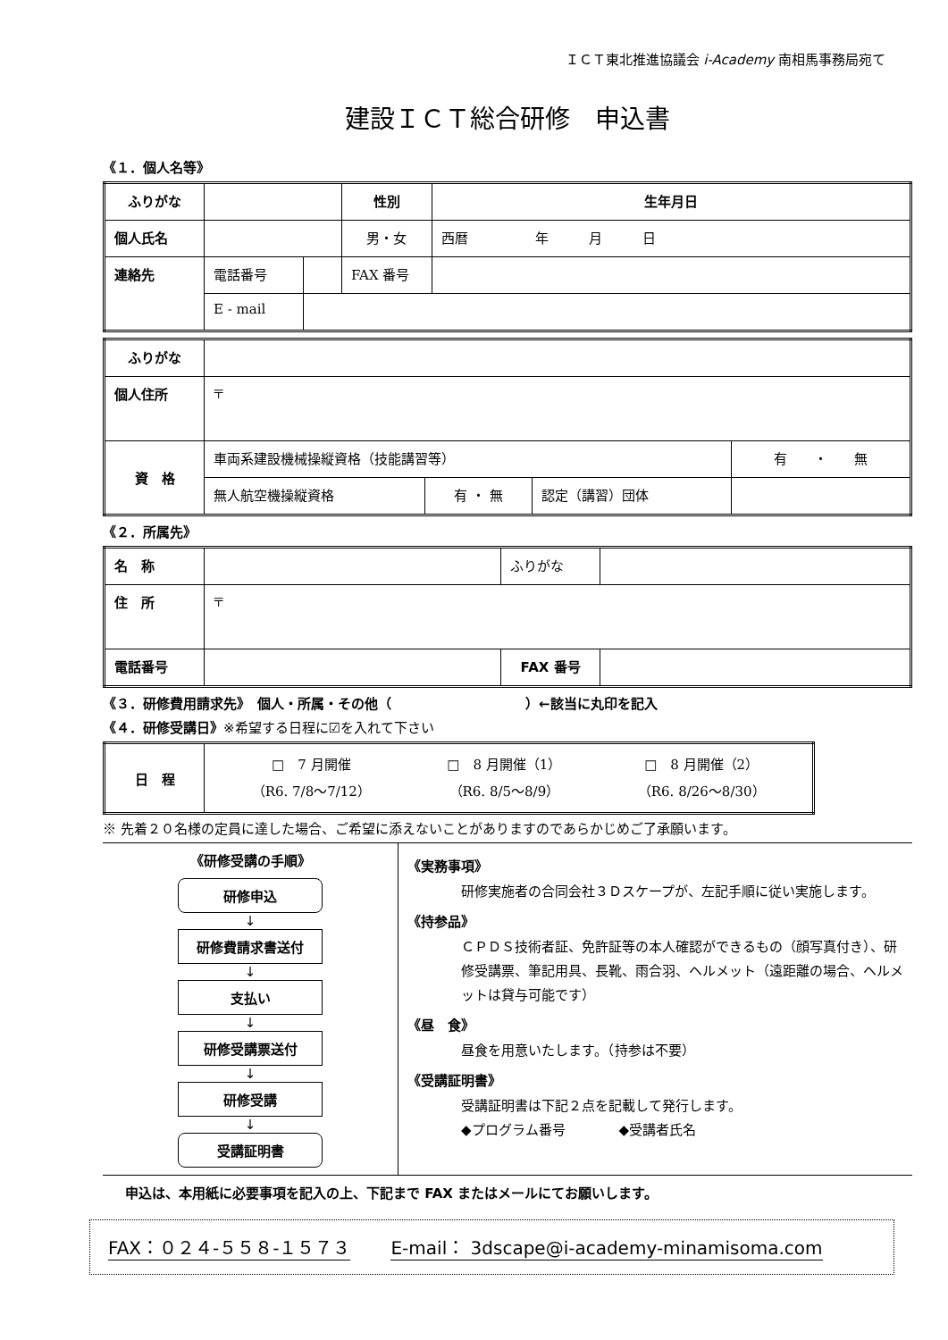ＩＣＴ東北推進協議会 i-Academy 南相馬事務局宛て
建設ＩＣＴ総合研修　申込書
《１．個人名等》
| ふりがな | | | 性別 | 生年月日 |
| 個人氏名 | | | 男・女 | 西暦 年 月 日 |
| 連絡先 | 電話番号 | | FAX 番号 | |
| | E - mail | | | |
| ふりがな | | | | |
| 個人住所 | 〒 | | | |
| 資 格 | 車両系建設機械操縦資格（技能講習等） | | | 有 ・ 無 |
| | 無人航空機操縦資格 | 有 ・ 無 | 認定（講習）団体 | |
《２．所属先》
| 名 称 | | ふりがな | |
| 住 所 | 〒 | | |
| 電話番号 | | FAX 番号 | |
《３．研修費用請求先》　個人・所属・その他（　　　　　　　　　　）←該当に丸印を記入
《４．研修受講日》※希望する日程に☑を入れて下さい
| 日 程 | □ 7 月開催 （R6. 7/8～7/12） □ 8 月開催（1） （R6. 8/5～8/9） □ 8 月開催（2） （R6. 8/26～8/30） |
※ 先着２０名様の定員に達した場合、ご希望に添えないことがありますのであらかじめご了承願います。
《研修受講の手順》
研修申込
↓
研修費請求書送付
↓
支払い
↓
研修受講票送付
↓
研修受講
↓
受講証明書
《実務事項》
研修実施者の合同会社３Ｄスケープが、左記手順に従い実施します。
《持参品》
ＣＰＤＳ技術者証、免許証等の本人確認ができるもの（顔写真付き）、研修受講票、筆記用具、長靴、雨合羽、ヘルメット（遠距離の場合、ヘルメットは貸与可能です）
《昼　食》
昼食を用意いたします。（持参は不要）
《受講証明書》
受講証明書は下記２点を記載して発行します。
◆プログラム番号　　　　◆受講者氏名
申込は、本用紙に必要事項を記入の上、下記まで FAX またはメールにてお願いします。
FAX：０２４-５５８-１５７３ E-mail： 3dscape@i-academy-minamisoma.com